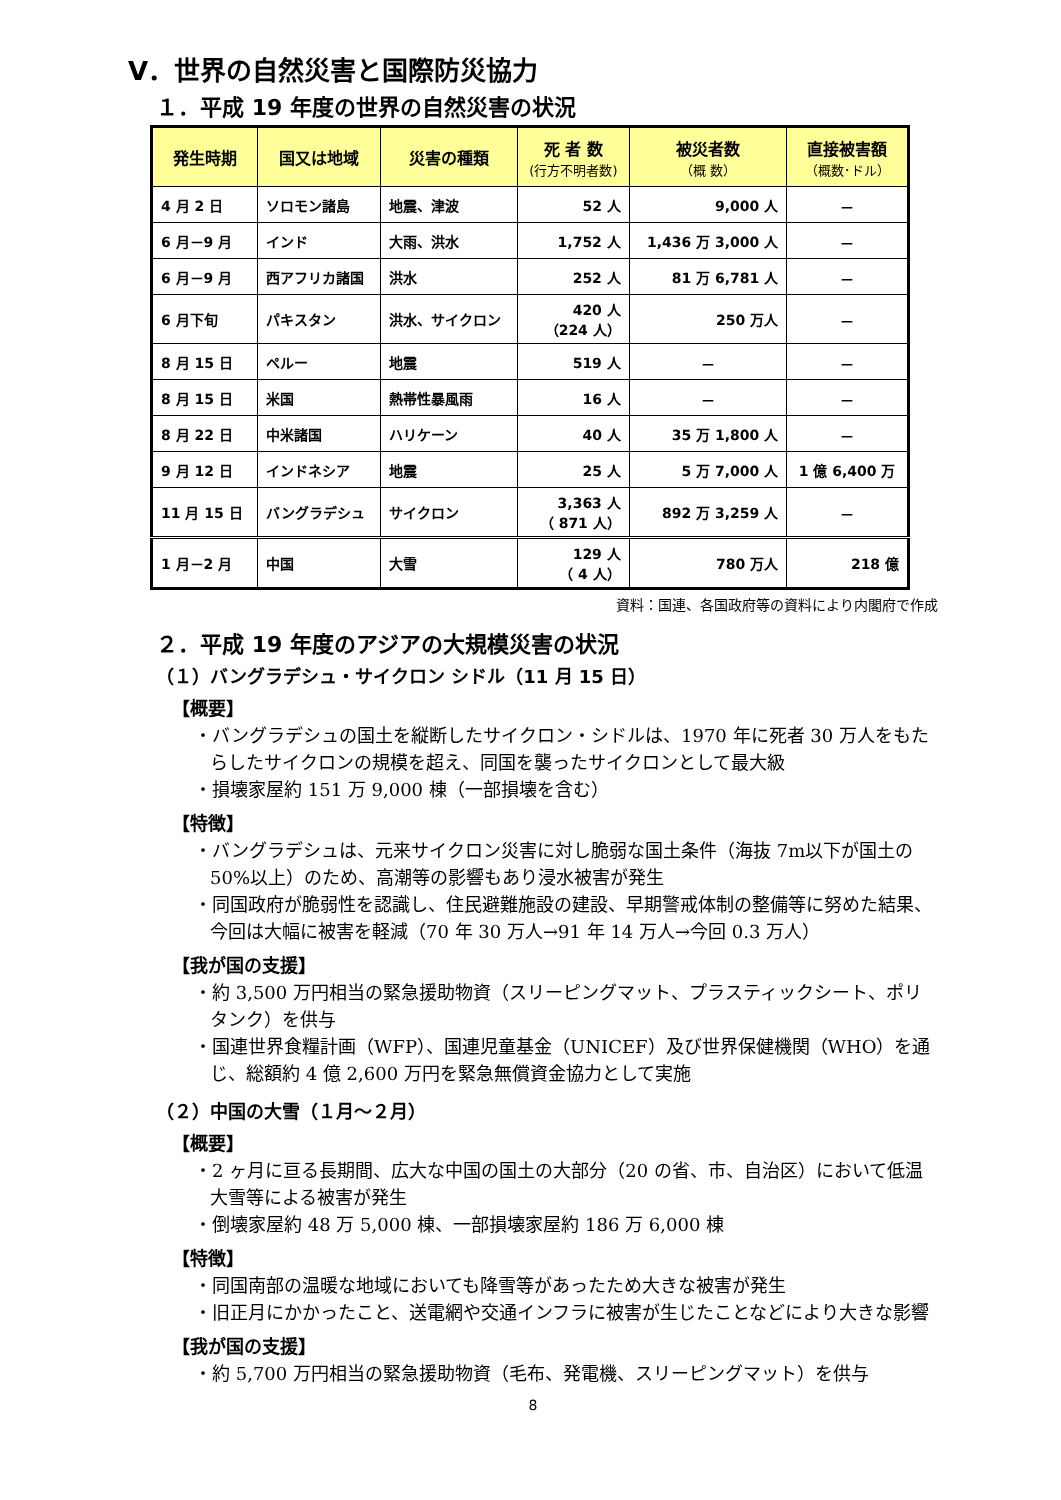Ⅴ．世界の自然災害と国際防災協力
１．平成 19 年度の世界の自然災害の状況
| 発生時期 | 国又は地域 | 災害の種類 | 死 者 数 (行方不明者数) | 被災者数 （概 数） | 直接被害額 （概数･ドル） |
| --- | --- | --- | --- | --- | --- |
| 4 月 2 日 | ソロモン諸島 | 地震、津波 | 52 人 | 9,000 人 | － |
| 6 月－9 月 | インド | 大雨、洪水 | 1,752 人 | 1,436 万 3,000 人 | － |
| 6 月－9 月 | 西アフリカ諸国 | 洪水 | 252 人 | 81 万 6,781 人 | － |
| 6 月下旬 | パキスタン | 洪水、サイクロン | 420 人 （224 人） | 250 万人 | － |
| 8 月 15 日 | ペルー | 地震 | 519 人 | － | － |
| 8 月 15 日 | 米国 | 熱帯性暴風雨 | 16 人 | － | － |
| 8 月 22 日 | 中米諸国 | ハリケーン | 40 人 | 35 万 1,800 人 | － |
| 9 月 12 日 | インドネシア | 地震 | 25 人 | 5 万 7,000 人 | 1 億 6,400 万 |
| 11 月 15 日 | バングラデシュ | サイクロン | 3,363 人 （ 871 人） | 892 万 3,259 人 | － |
| 1 月－2 月 | 中国 | 大雪 | 129 人 （ 4 人） | 780 万人 | 218 億 |
資料：国連、各国政府等の資料により内閣府で作成
２．平成 19 年度のアジアの大規模災害の状況
（１）バングラデシュ・サイクロン シドル（11 月 15 日）
【概要】
・バングラデシュの国土を縦断したサイクロン・シドルは、1970 年に死者 30 万人をもたらしたサイクロンの規模を超え、同国を襲ったサイクロンとして最大級
・損壊家屋約 151 万 9,000 棟（一部損壊を含む）
【特徴】
・バングラデシュは、元来サイクロン災害に対し脆弱な国土条件（海抜 7m以下が国土の 50%以上）のため、高潮等の影響もあり浸水被害が発生
・同国政府が脆弱性を認識し、住民避難施設の建設、早期警戒体制の整備等に努めた結果、今回は大幅に被害を軽減（70 年 30 万人→91 年 14 万人→今回 0.3 万人）
【我が国の支援】
・約 3,500 万円相当の緊急援助物資（スリーピングマット、プラスティックシート、ポリタンク）を供与
・国連世界食糧計画（WFP）、国連児童基金（UNICEF）及び世界保健機関（WHO）を通じ、総額約 4 億 2,600 万円を緊急無償資金協力として実施
（２）中国の大雪（１月～２月）
【概要】
・2 ヶ月に亘る長期間、広大な中国の国土の大部分（20 の省、市、自治区）において低温大雪等による被害が発生
・倒壊家屋約 48 万 5,000 棟、一部損壊家屋約 186 万 6,000 棟
【特徴】
・同国南部の温暖な地域においても降雪等があったため大きな被害が発生
・旧正月にかかったこと、送電網や交通インフラに被害が生じたことなどにより大きな影響
【我が国の支援】
・約 5,700 万円相当の緊急援助物資（毛布、発電機、スリーピングマット）を供与
8